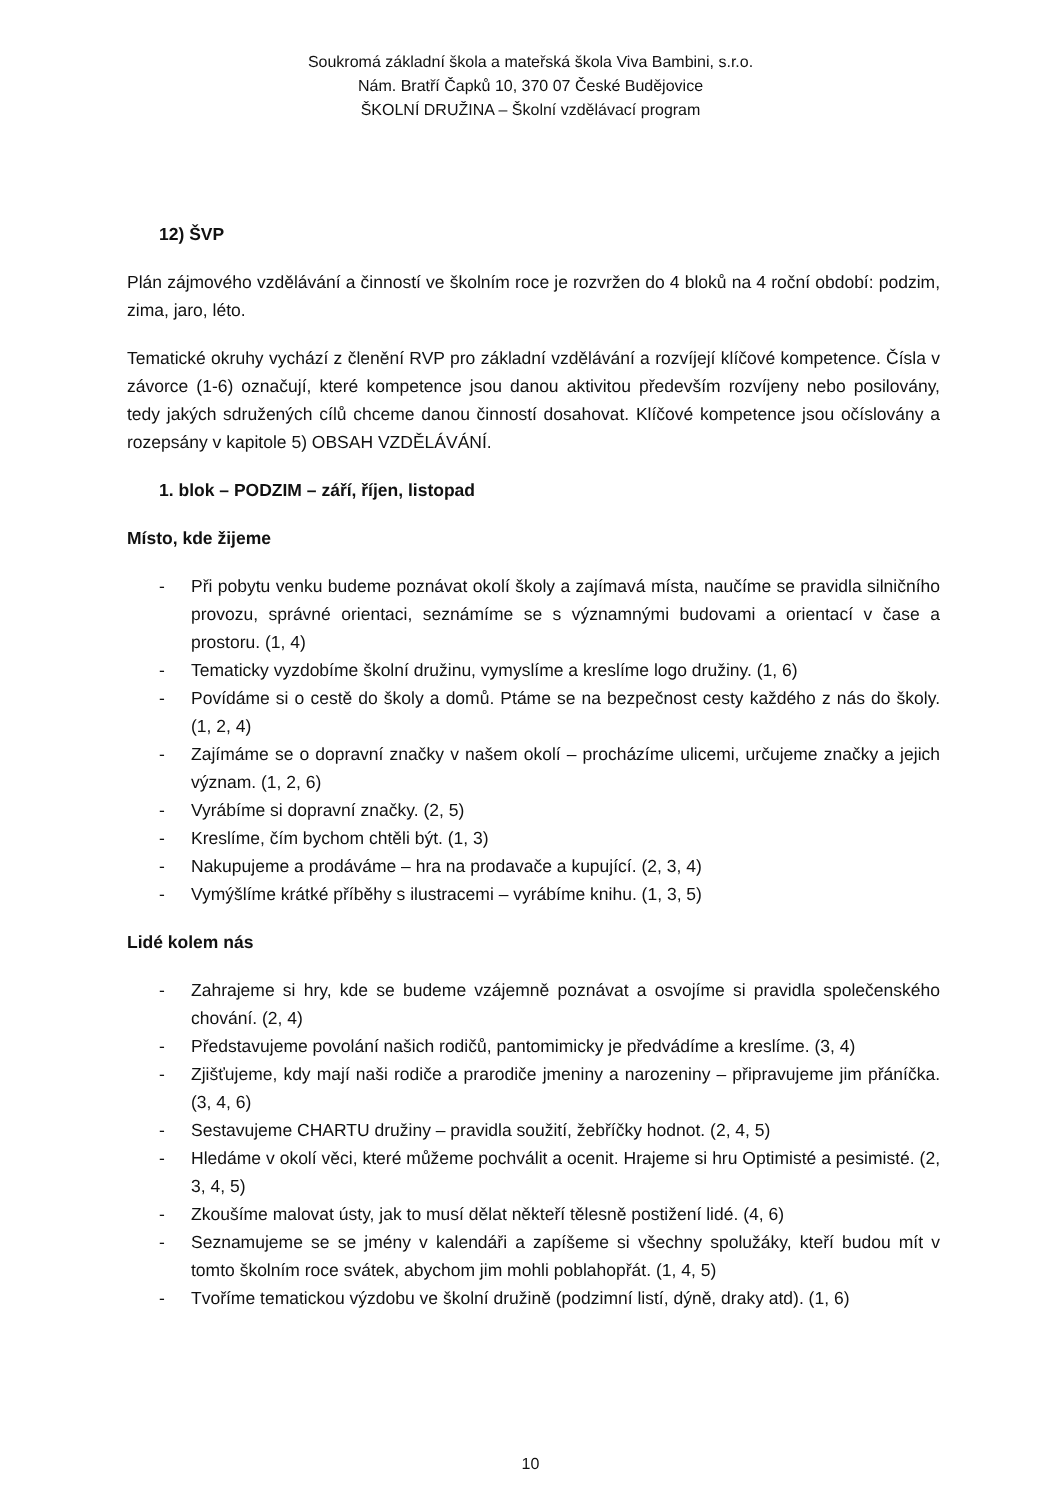Soukromá základní škola a mateřská škola Viva Bambini, s.r.o.
Nám. Bratří Čapků 10, 370 07 České Budějovice
ŠKOLNÍ DRUŽINA – Školní vzdělávací program
12) ŠVP
Plán zájmového vzdělávání a činností ve školním roce je rozvržen do 4 bloků na 4 roční období: podzim, zima, jaro, léto.
Tematické okruhy vychází z členění RVP pro základní vzdělávání a rozvíjejí klíčové kompetence. Čísla v závorce (1-6) označují, které kompetence jsou danou aktivitou především rozvíjeny nebo posilovány, tedy jakých sdružených cílů chceme danou činností dosahovat. Klíčové kompetence jsou očíslovány a rozepsány v kapitole 5) OBSAH VZDĚLÁVÁNÍ.
1. blok – PODZIM – září, říjen, listopad
Místo, kde žijeme
- Při pobytu venku budeme poznávat okolí školy a zajímavá místa, naučíme se pravidla silničního provozu, správné orientaci, seznámíme se s významnými budovami a orientací v čase a prostoru. (1, 4)
- Tematicky vyzdobíme školní družinu, vymyslíme a kreslíme logo družiny. (1, 6)
- Povídáme si o cestě do školy a domů. Ptáme se na bezpečnost cesty každého z nás do školy. (1, 2, 4)
- Zajímáme se o dopravní značky v našem okolí – procházíme ulicemi, určujeme značky a jejich význam. (1, 2, 6)
- Vyrábíme si dopravní značky. (2, 5)
- Kreslíme, čím bychom chtěli být. (1, 3)
- Nakupujeme a prodáváme – hra na prodavače a kupující. (2, 3, 4)
- Vymýšlíme krátké příběhy s ilustracemi – vyrábíme knihu. (1, 3, 5)
Lidé kolem nás
- Zahrajeme si hry, kde se budeme vzájemně poznávat a osvojíme si pravidla společenského chování. (2, 4)
- Představujeme povolání našich rodičů, pantomimicky je předvádíme a kreslíme. (3, 4)
- Zjišťujeme, kdy mají naši rodiče a prarodiče jmeniny a narozeniny – připravujeme jim přáníčka. (3, 4, 6)
- Sestavujeme CHARTU družiny – pravidla soužití, žebříčky hodnot. (2, 4, 5)
- Hledáme v okolí věci, které můžeme pochválit a ocenit. Hrajeme si hru Optimisté a pesimisté. (2, 3, 4, 5)
- Zkoušíme malovat ústy, jak to musí dělat někteří tělesně postižení lidé. (4, 6)
- Seznamujeme se se jmény v kalendáři a zapíšeme si všechny spolužáky, kteří budou mít v tomto školním roce svátek, abychom jim mohli poblahopřát. (1, 4, 5)
- Tvoříme tematickou výzdobu ve školní družině (podzimní listí, dýně, draky atd). (1, 6)
10